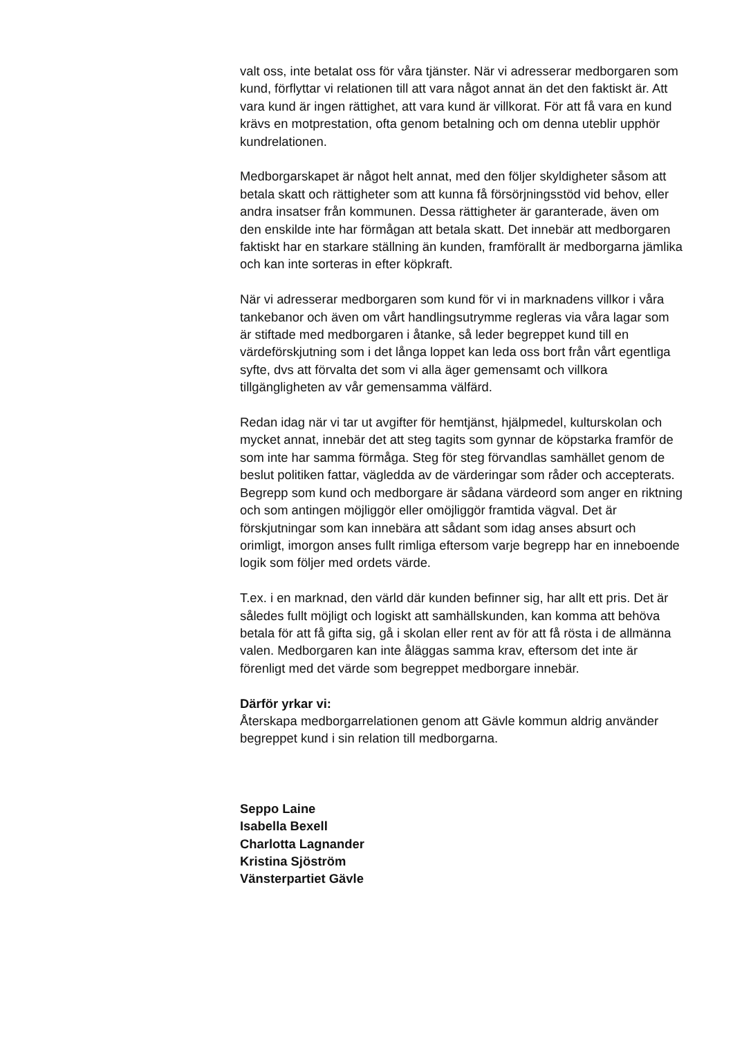valt oss, inte betalat oss för våra tjänster. När vi adresserar medborgaren som kund, förflyttar vi relationen till att vara något annat än det den faktiskt är. Att vara kund är ingen rättighet, att vara kund är villkorat. För att få vara en kund krävs en motprestation, ofta genom betalning och om denna uteblir upphör kundrelationen.
Medborgarskapet är något helt annat, med den följer skyldigheter såsom att betala skatt och rättigheter som att kunna få försörjningsstöd vid behov, eller andra insatser från kommunen. Dessa rättigheter är garanterade, även om den enskilde inte har förmågan att betala skatt. Det innebär att medborgaren faktiskt har en starkare ställning än kunden, framförallt är medborgarna jämlika och kan inte sorteras in efter köpkraft.
När vi adresserar medborgaren som kund för vi in marknadens villkor i våra tankebanor och även om vårt handlingsutrymme regleras via våra lagar som är stiftade med medborgaren i åtanke, så leder begreppet kund till en värdeförskjutning som i det långa loppet kan leda oss bort från vårt egentliga syfte, dvs att förvalta det som vi alla äger gemensamt och villkora tillgängligheten av vår gemensamma välfärd.
Redan idag när vi tar ut avgifter för hemtjänst, hjälpmedel, kulturskolan och mycket annat, innebär det att steg tagits som gynnar de köpstarka framför de som inte har samma förmåga. Steg för steg förvandlas samhället genom de beslut politiken fattar, vägledda av de värderingar som råder och accepterats. Begrepp som kund och medborgare är sådana värdeord som anger en riktning och som antingen möjliggör eller omöjliggör framtida vägval. Det är förskjutningar som kan innebära att sådant som idag anses absurt och orimligt, imorgon anses fullt rimliga eftersom varje begrepp har en inneboende logik som följer med ordets värde.
T.ex. i en marknad, den värld där kunden befinner sig, har allt ett pris. Det är således fullt möjligt och logiskt att samhällskunden, kan komma att behöva betala för att få gifta sig, gå i skolan eller rent av för att få rösta i de allmänna valen. Medborgaren kan inte åläggas samma krav, eftersom det inte är förenligt med det värde som begreppet medborgare innebär.
Därför yrkar vi:
Återskapa medborgarrelationen genom att Gävle kommun aldrig använder begreppet kund i sin relation till medborgarna.
Seppo Laine
Isabella Bexell
Charlotta Lagnander
Kristina Sjöström
Vänsterpartiet Gävle